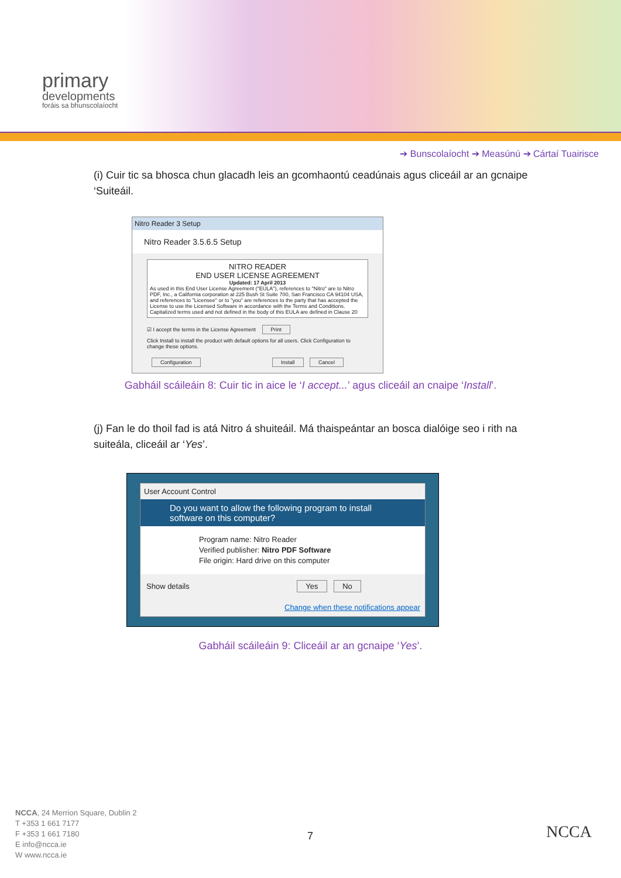primary
developments
foráis sa bhunscolaíocht
➔ Bunscolaíocht ➔ Measúnú ➔ Cártaí Tuairisce
(i) Cuir tic sa bhosca chun glacadh leis an gcomhaontú ceadúnais agus cliceáil ar an gcnaipe ‘Suiteáil.
Nitro Reader 3 Setup
Nitro Reader 3.5.6.5 Setup
NITRO READER
END USER LICENSE AGREEMENT
Updated: 17 April 2013
As used in this End User License Agreement ("EULA"), references to "Nitro" are to Nitro PDF, Inc., a California corporation at 225 Bush St Suite 700, San Francisco CA 94104 USA, and references to "Licensee" or to "you" are references to the party that has accepted the License to use the Licensed Software in accordance with the Terms and Conditions. Capitalized terms used and not defined in the body of this EULA are defined in Clause 20
☑ I accept the terms in the License Agreement Print
Click Install to install the product with default options for all users. Click Configuration to change these options.
Configuration Install Cancel
Gabháil scáileáin 8: Cuir tic in aice le ‘I accept...’ agus cliceáil an cnaipe ‘Install’.
(j) Fan le do thoil fad is atá Nitro á shuiteáil. Má thaispeántar an bosca dialóige seo i rith na suiteála, cliceáil ar ‘Yes’.
User Account Control
Do you want to allow the following program to install software on this computer?
Program name: Nitro Reader
Verified publisher: Nitro PDF Software
File origin: Hard drive on this computer
Show details Yes No
Change when these notifications appear
Gabháil scáileáin 9: Cliceáil ar an gcnaipe ‘Yes’.
NCCA, 24 Merrion Square, Dublin 2
T +353 1 661 7177
F +353 1 661 7180
E info@ncca.ie
W www.ncca.ie
7 NCCA